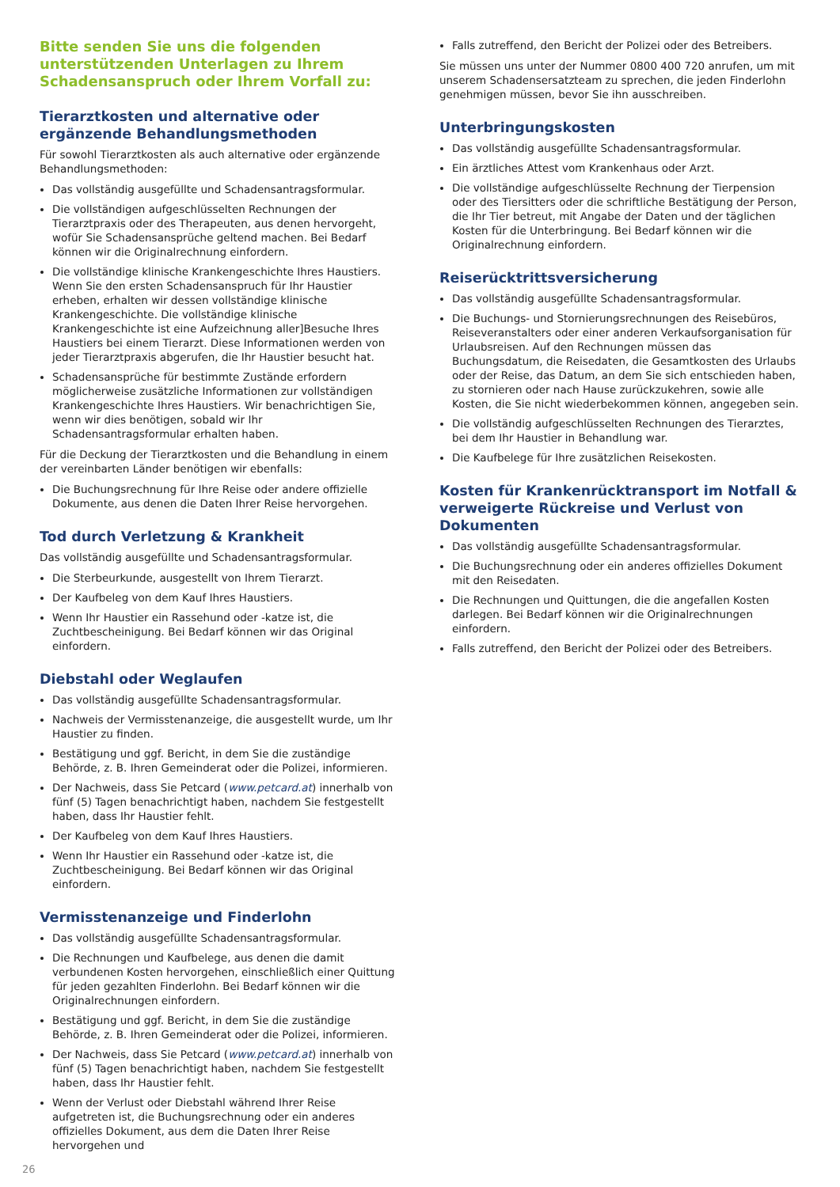Bitte senden Sie uns die folgenden unterstützenden Unterlagen zu Ihrem Schadensanspruch oder Ihrem Vorfall zu:
Tierarztkosten und alternative oder ergänzende Behandlungsmethoden
Für sowohl Tierarztkosten als auch alternative oder ergänzende Behandlungsmethoden:
Das vollständig ausgefüllte und Schadensantragsformular.
Die vollständigen aufgeschlüsselten Rechnungen der Tierarztpraxis oder des Therapeuten, aus denen hervorgeht, wofür Sie Schadensansprüche geltend machen. Bei Bedarf können wir die Originalrechnung einfordern.
Die vollständige klinische Krankengeschichte Ihres Haustiers. Wenn Sie den ersten Schadensanspruch für Ihr Haustier erheben, erhalten wir dessen vollständige klinische Krankengeschichte. Die vollständige klinische Krankengeschichte ist eine Aufzeichnung aller]Besuche Ihres Haustiers bei einem Tierarzt. Diese Informationen werden von jeder Tierarztpraxis abgerufen, die Ihr Haustier besucht hat.
Schadensansprüche für bestimmte Zustände erfordern möglicherweise zusätzliche Informationen zur vollständigen Krankengeschichte Ihres Haustiers. Wir benachrichtigen Sie, wenn wir dies benötigen, sobald wir Ihr Schadensantragsformular erhalten haben.
Für die Deckung der Tierarztkosten und die Behandlung in einem der vereinbarten Länder benötigen wir ebenfalls:
Die Buchungsrechnung für Ihre Reise oder andere offizielle Dokumente, aus denen die Daten Ihrer Reise hervorgehen.
Tod durch Verletzung & Krankheit
Das vollständig ausgefüllte und Schadensantragsformular.
Die Sterbeurkunde, ausgestellt von Ihrem Tierarzt.
Der Kaufbeleg von dem Kauf Ihres Haustiers.
Wenn Ihr Haustier ein Rassehund oder -katze ist, die Zuchtbescheinigung. Bei Bedarf können wir das Original einfordern.
Diebstahl oder Weglaufen
Das vollständig ausgefüllte Schadensantragsformular.
Nachweis der Vermisstenanzeige, die ausgestellt wurde, um Ihr Haustier zu finden.
Bestätigung und ggf. Bericht, in dem Sie die zuständige Behörde, z. B. Ihren Gemeinderat oder die Polizei, informieren.
Der Nachweis, dass Sie Petcard (www.petcard.at) innerhalb von fünf (5) Tagen benachrichtigt haben, nachdem Sie festgestellt haben, dass Ihr Haustier fehlt.
Der Kaufbeleg von dem Kauf Ihres Haustiers.
Wenn Ihr Haustier ein Rassehund oder -katze ist, die Zuchtbescheinigung. Bei Bedarf können wir das Original einfordern.
Vermisstenanzeige und Finderlohn
Das vollständig ausgefüllte Schadensantragsformular.
Die Rechnungen und Kaufbelege, aus denen die damit verbundenen Kosten hervorgehen, einschließlich einer Quittung für jeden gezahlten Finderlohn. Bei Bedarf können wir die Originalrechnungen einfordern.
Bestätigung und ggf. Bericht, in dem Sie die zuständige Behörde, z. B. Ihren Gemeinderat oder die Polizei, informieren.
Der Nachweis, dass Sie Petcard (www.petcard.at) innerhalb von fünf (5) Tagen benachrichtigt haben, nachdem Sie festgestellt haben, dass Ihr Haustier fehlt.
Wenn der Verlust oder Diebstahl während Ihrer Reise aufgetreten ist, die Buchungsrechnung oder ein anderes offizielles Dokument, aus dem die Daten Ihrer Reise hervorgehen und
Falls zutreffend, den Bericht der Polizei oder des Betreibers.
Sie müssen uns unter der Nummer 0800 400 720 anrufen, um mit unserem Schadensersatzteam zu sprechen, die jeden Finderlohn genehmigen müssen, bevor Sie ihn ausschreiben.
Unterbringungskosten
Das vollständig ausgefüllte Schadensantragsformular.
Ein ärztliches Attest vom Krankenhaus oder Arzt.
Die vollständige aufgeschlüsselte Rechnung der Tierpension oder des Tiersitters oder die schriftliche Bestätigung der Person, die Ihr Tier betreut, mit Angabe der Daten und der täglichen Kosten für die Unterbringung. Bei Bedarf können wir die Originalrechnung einfordern.
Reiserücktrittsversicherung
Das vollständig ausgefüllte Schadensantragsformular.
Die Buchungs- und Stornierungsrechnungen des Reisebüros, Reiseveranstalters oder einer anderen Verkaufsorganisation für Urlaubsreisen. Auf den Rechnungen müssen das Buchungsdatum, die Reisedaten, die Gesamtkosten des Urlaubs oder der Reise, das Datum, an dem Sie sich entschieden haben, zu stornieren oder nach Hause zurückzukehren, sowie alle Kosten, die Sie nicht wiederbekommen können, angegeben sein.
Die vollständig aufgeschlüsselten Rechnungen des Tierarztes, bei dem Ihr Haustier in Behandlung war.
Die Kaufbelege für Ihre zusätzlichen Reisekosten.
Kosten für Krankenrücktransport im Notfall & verweigerte Rückreise und Verlust von Dokumenten
Das vollständig ausgefüllte Schadensantragsformular.
Die Buchungsrechnung oder ein anderes offizielles Dokument mit den Reisedaten.
Die Rechnungen und Quittungen, die die angefallen Kosten darlegen. Bei Bedarf können wir die Originalrechnungen einfordern.
Falls zutreffend, den Bericht der Polizei oder des Betreibers.
26